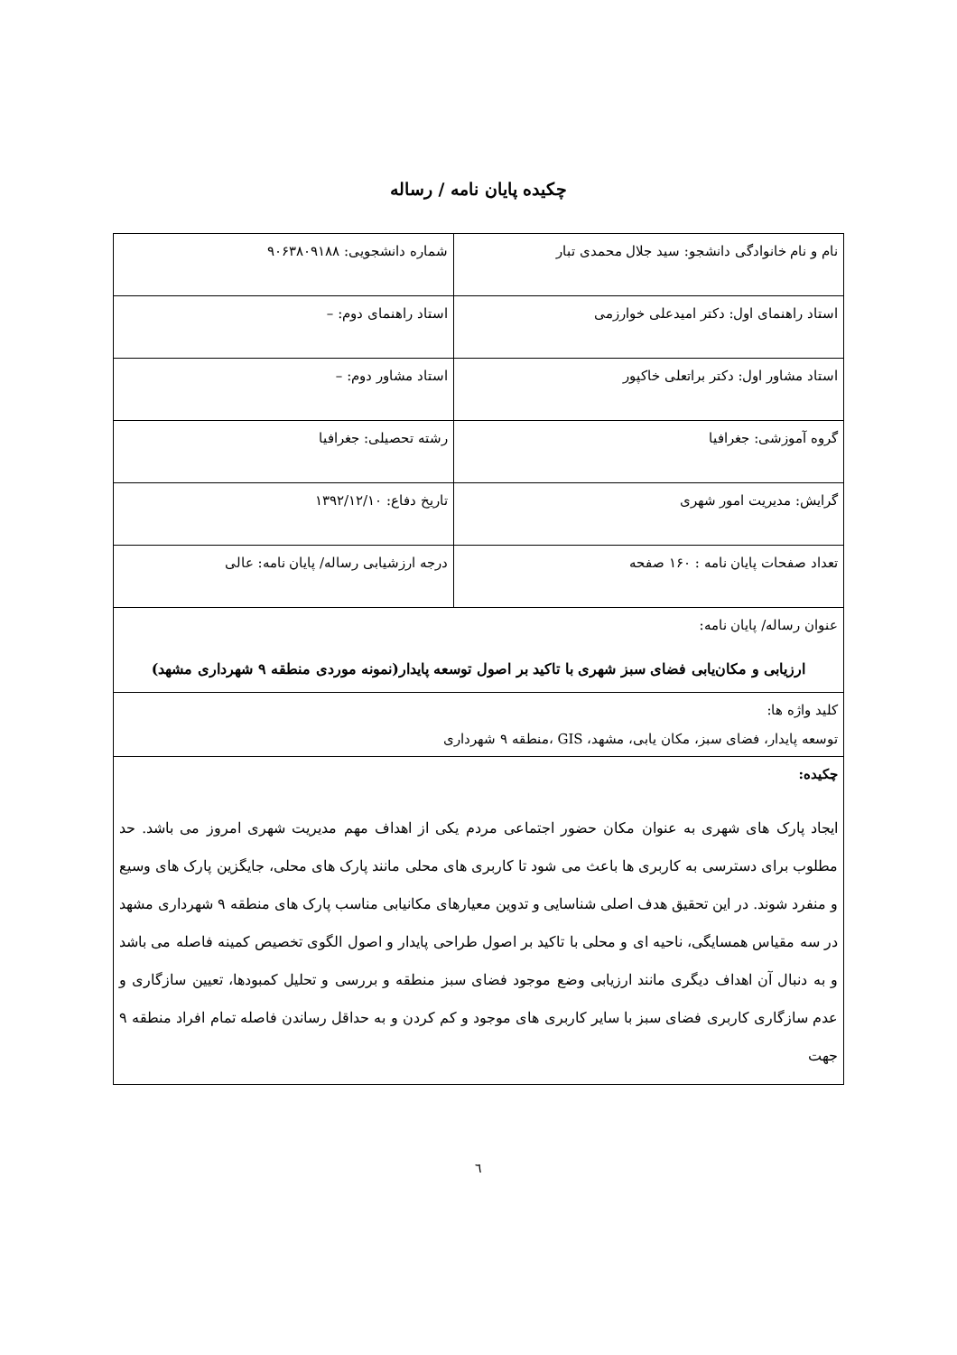چکیده پایان نامه / رساله
| نام و نام خانوادگی دانشجو: سید جلال محمدی تبار | شماره دانشجویی: ۹۰۶۳۸۰۹۱۸۸ |
| استاد راهنمای اول: دکتر امیدعلی خوارزمی | استاد راهنمای دوم: – |
| استاد مشاور اول: دکتر براتعلی خاکپور | استاد مشاور دوم: – |
| گروه آموزشی: جغرافیا | رشته تحصیلی: جغرافیا |
| گرایش: مدیریت امور شهری | تاریخ دفاع: ۱۳۹۲/۱۲/۱۰ |
| تعداد صفحات پایان نامه : ۱۶۰ صفحه | درجه ارزشیابی رساله/ پایان نامه: عالی |
| عنوان رساله/ پایان نامه: ارزیابی و مکان‌یابی فضای سبز شهری با تاکید بر اصول توسعه پایدار(نمونه موردی منطقه ۹ شهرداری مشهد) | |
| کلید واژه ها: توسعه پایدار، فضای سبز، مکان یابی، مشهد، GIS ،منطقه ۹ شهرداری | |
| چکیده: ایجاد پارک های شهری به عنوان مکان حضور اجتماعی مردم یکی از اهداف مهم مدیریت شهری امروز می باشد. حد مطلوب برای دسترسی به کاربری ها باعث می شود تا کاربری های محلی مانند پارک های محلی، جایگزین پارک های وسیع و منفرد شوند. در این تحقیق هدف اصلی شناسایی و تدوین معیارهای مکانیابی مناسب پارک های منطقه ۹ شهرداری مشهد در سه مقیاس همسایگی، ناحیه ای و محلی با تاکید بر اصول طراحی پایدار و اصول الگوی تخصیص کمینه فاصله می باشد و به دنبال آن اهداف دیگری مانند ارزیابی وضع موجود فضای سبز منطقه و بررسی و تحلیل کمبودها، تعیین سازگاری و عدم سازگاری کاربری فضای سبز با سایر کاربری های موجود و کم کردن و به حداقل رساندن فاصله تمام افراد منطقه ۹ جهت | |
٦